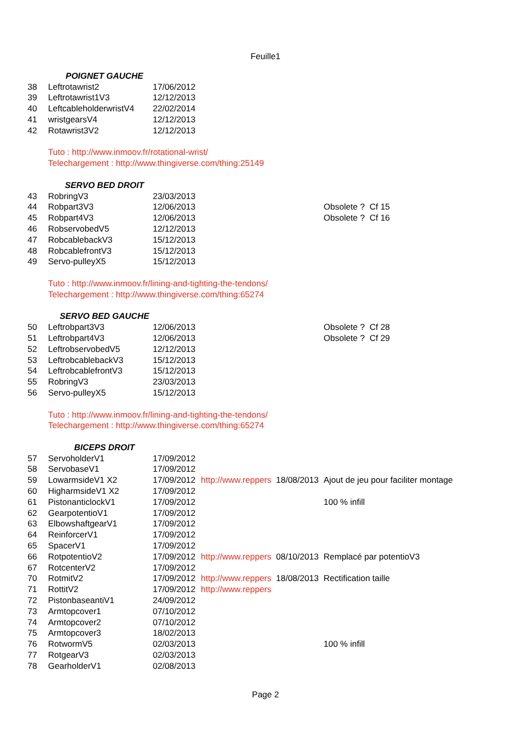Feuille1
| | POIGNET GAUCHE | | | | |
| 38 | Leftrotawrist2 | 17/06/2012 | | | |
| 39 | Leftrotawrist1V3 | 12/12/2013 | | | |
| 40 | LeftcableholderwristV4 | 22/02/2014 | | | |
| 41 | wristgearsV4 | 12/12/2013 | | | |
| 42 | Rotawrist3V2 | 12/12/2013 | | | |
| | Tuto : http://www.inmoov.fr/rotational-wrist/ | | | | |
| | Telechargement : http://www.thingiverse.com/thing:25149 | | | | |
| | SERVO BED DROIT | | | | |
| 43 | RobringV3 | 23/03/2013 | | | |
| 44 | Robpart3V3 | 12/06/2013 | | | Obsolete ? Cf 15 |
| 45 | Robpart4V3 | 12/06/2013 | | | Obsolete ? Cf 16 |
| 46 | RobservobedV5 | 12/12/2013 | | | |
| 47 | RobcablebackV3 | 15/12/2013 | | | |
| 48 | RobcablefrontV3 | 15/12/2013 | | | |
| 49 | Servo-pulleyX5 | 15/12/2013 | | | |
| | Tuto : http://www.inmoov.fr/lining-and-tighting-the-tendons/ | | | | |
| | Telechargement : http://www.thingiverse.com/thing:65274 | | | | |
| | SERVO BED GAUCHE | | | | |
| 50 | Leftrobpart3V3 | 12/06/2013 | | | Obsolete ? Cf 28 |
| 51 | Leftrobpart4V3 | 12/06/2013 | | | Obsolete ? Cf 29 |
| 52 | LeftrobservobedV5 | 12/12/2013 | | | |
| 53 | LeftrobcablebackV3 | 15/12/2013 | | | |
| 54 | LeftrobcablefrontV3 | 15/12/2013 | | | |
| 55 | RobringV3 | 23/03/2013 | | | |
| 56 | Servo-pulleyX5 | 15/12/2013 | | | |
| | Tuto : http://www.inmoov.fr/lining-and-tighting-the-tendons/ | | | | |
| | Telechargement : http://www.thingiverse.com/thing:65274 | | | | |
| | BICEPS DROIT | | | | |
| 57 | ServoholderV1 | 17/09/2012 | | | |
| 58 | ServobaseV1 | 17/09/2012 | | | |
| 59 | LowarmsideV1 X2 | 17/09/2012 | http://www.reppers | 18/08/2013 | Ajout de jeu pour faciliter montage |
| 60 | HigharmsideV1 X2 | 17/09/2012 | | | |
| 61 | PistonanticlockV1 | 17/09/2012 | | | 100 % infill |
| 62 | GearpotentioV1 | 17/09/2012 | | | |
| 63 | ElbowshaftgearV1 | 17/09/2012 | | | |
| 64 | ReinforcerV1 | 17/09/2012 | | | |
| 65 | SpacerV1 | 17/09/2012 | | | |
| 66 | RotpotentioV2 | 17/09/2012 | http://www.reppers | 08/10/2013 | Remplacé par potentioV3 |
| 67 | RotcenterV2 | 17/09/2012 | | | |
| 70 | RotmitV2 | 17/09/2012 | http://www.reppers | 18/08/2013 | Rectification taille |
| 71 | RottitV2 | 17/09/2012 | http://www.reppers | | |
| 72 | PistonbaseantiV1 | 24/09/2012 | | | |
| 73 | Armtopcover1 | 07/10/2012 | | | |
| 74 | Armtopcover2 | 07/10/2012 | | | |
| 75 | Armtopcover3 | 18/02/2013 | | | |
| 76 | RotwormV5 | 02/03/2013 | | | 100 % infill |
| 77 | RotgearV3 | 02/03/2013 | | | |
| 78 | GearholderV1 | 02/08/2013 | | | |
Page 2